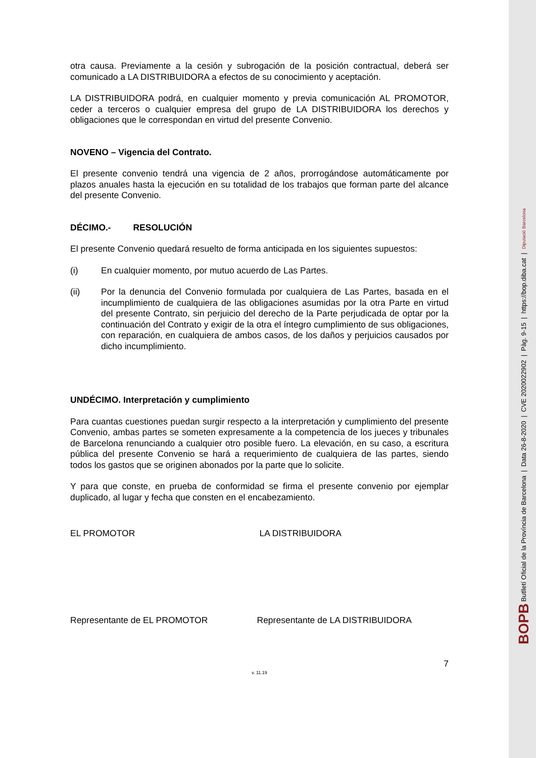otra causa. Previamente a la cesión y subrogación de la posición contractual, deberá ser comunicado a LA DISTRIBUIDORA a efectos de su conocimiento y aceptación.
LA DISTRIBUIDORA podrá, en cualquier momento y previa comunicación AL PROMOTOR, ceder a terceros o cualquier empresa del grupo de LA DISTRIBUIDORA los derechos y obligaciones que le correspondan en virtud del presente Convenio.
NOVENO – Vigencia del Contrato.
El presente convenio tendrá una vigencia de 2 años, prorrogándose automáticamente por plazos anuales hasta la ejecución en su totalidad de los trabajos que forman parte del alcance del presente Convenio.
DÉCIMO.- RESOLUCIÓN
El presente Convenio quedará resuelto de forma anticipada en los siguientes supuestos:
(i) En cualquier momento, por mutuo acuerdo de Las Partes.
(ii) Por la denuncia del Convenio formulada por cualquiera de Las Partes, basada en el incumplimiento de cualquiera de las obligaciones asumidas por la otra Parte en virtud del presente Contrato, sin perjuicio del derecho de la Parte perjudicada de optar por la continuación del Contrato y exigir de la otra el íntegro cumplimiento de sus obligaciones, con reparación, en cualquiera de ambos casos, de los daños y perjuicios causados por dicho incumplimiento.
UNDÉCIMO. Interpretación y cumplimiento
Para cuantas cuestiones puedan surgir respecto a la interpretación y cumplimiento del presente Convenio, ambas partes se someten expresamente a la competencia de los jueces y tribunales de Barcelona renunciando a cualquier otro posible fuero. La elevación, en su caso, a escritura pública del presente Convenio se hará a requerimiento de cualquiera de las partes, siendo todos los gastos que se originen abonados por la parte que lo solicite.
Y para que conste, en prueba de conformidad se firma el presente convenio por ejemplar duplicado, al lugar y fecha que consten en el encabezamiento.
EL PROMOTOR LA DISTRIBUIDORA
Representante de EL PROMOTOR Representante de LA DISTRIBUIDORA
7
v. 11.19
BOPB Butlletí Oficial de la Província de Barcelona | Data 26-8-2020 | CVE 2020022902 | Pàg. 9-15 | https://bop.diba.cat | Diputació Barcelona